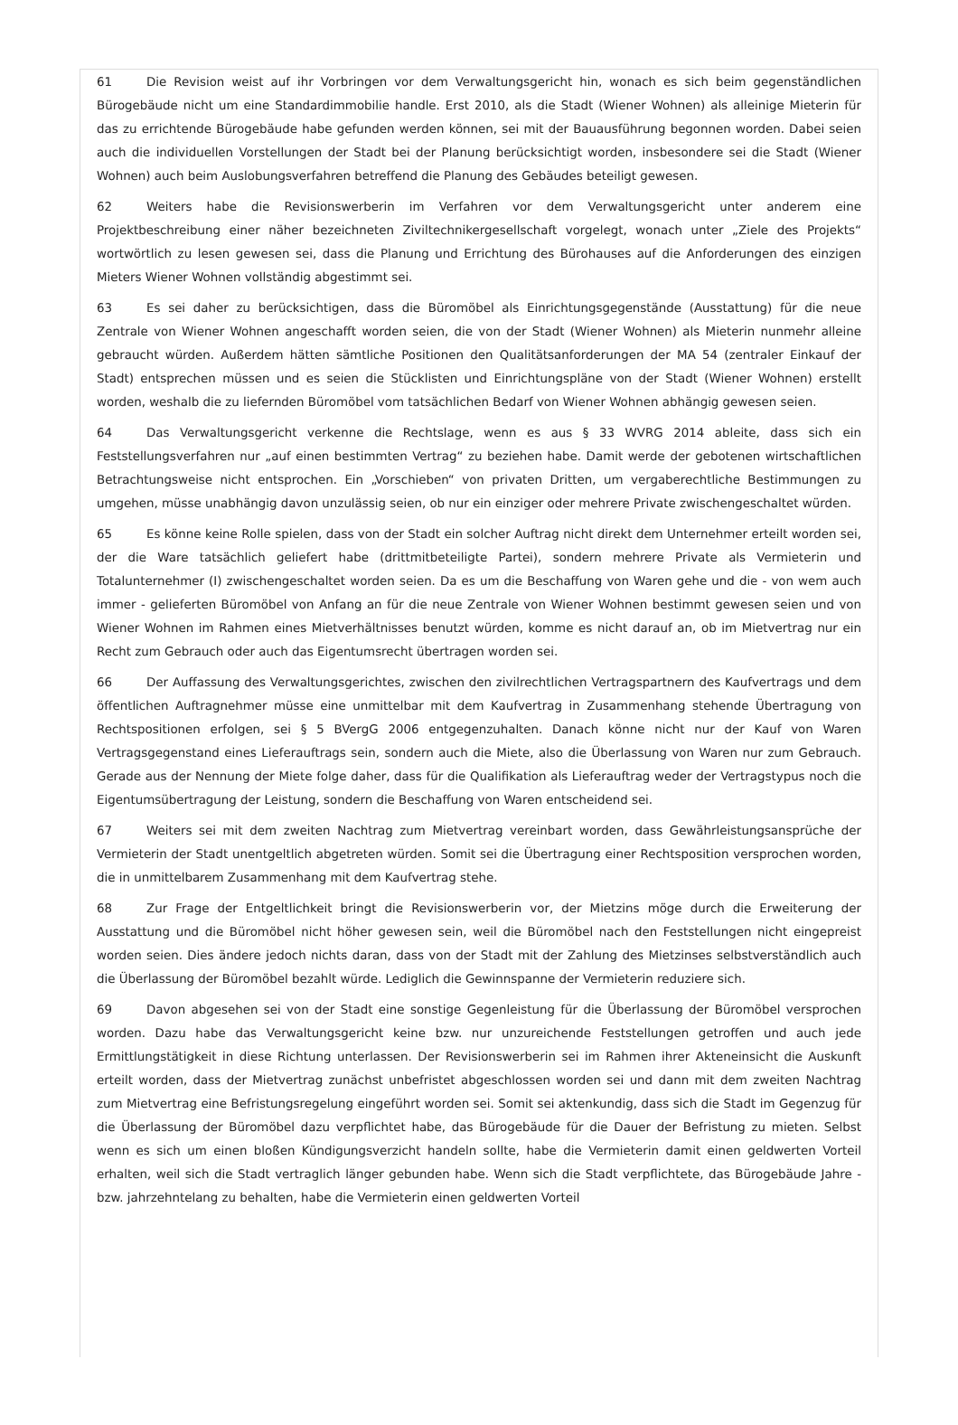61 Die Revision weist auf ihr Vorbringen vor dem Verwaltungsgericht hin, wonach es sich beim gegenständlichen Bürogebäude nicht um eine Standardimmobilie handle. Erst 2010, als die Stadt (Wiener Wohnen) als alleinige Mieterin für das zu errichtende Bürogebäude habe gefunden werden können, sei mit der Bauausführung begonnen worden. Dabei seien auch die individuellen Vorstellungen der Stadt bei der Planung berücksichtigt worden, insbesondere sei die Stadt (Wiener Wohnen) auch beim Auslobungsverfahren betreffend die Planung des Gebäudes beteiligt gewesen.
62 Weiters habe die Revisionswerberin im Verfahren vor dem Verwaltungsgericht unter anderem eine Projektbeschreibung einer näher bezeichneten Ziviltechnikergesellschaft vorgelegt, wonach unter „Ziele des Projekts“ wortwörtlich zu lesen gewesen sei, dass die Planung und Errichtung des Bürohauses auf die Anforderungen des einzigen Mieters Wiener Wohnen vollständig abgestimmt sei.
63 Es sei daher zu berücksichtigen, dass die Büromöbel als Einrichtungsgegenstände (Ausstattung) für die neue Zentrale von Wiener Wohnen angeschafft worden seien, die von der Stadt (Wiener Wohnen) als Mieterin nunmehr alleine gebraucht würden. Außerdem hätten sämtliche Positionen den Qualitätsanforderungen der MA 54 (zentraler Einkauf der Stadt) entsprechen müssen und es seien die Stücklisten und Einrichtungspläne von der Stadt (Wiener Wohnen) erstellt worden, weshalb die zu liefernden Büromöbel vom tatsächlichen Bedarf von Wiener Wohnen abhängig gewesen seien.
64 Das Verwaltungsgericht verkenne die Rechtslage, wenn es aus § 33 WVRG 2014 ableite, dass sich ein Feststellungsverfahren nur „auf einen bestimmten Vertrag“ zu beziehen habe. Damit werde der gebotenen wirtschaftlichen Betrachtungsweise nicht entsprochen. Ein „Vorschieben“ von privaten Dritten, um vergaberechtliche Bestimmungen zu umgehen, müsse unabhängig davon unzulässig seien, ob nur ein einziger oder mehrere Private zwischengeschaltet würden.
65 Es könne keine Rolle spielen, dass von der Stadt ein solcher Auftrag nicht direkt dem Unternehmer erteilt worden sei, der die Ware tatsächlich geliefert habe (drittmitbeteiligte Partei), sondern mehrere Private als Vermieterin und Totalunternehmer (I) zwischengeschaltet worden seien. Da es um die Beschaffung von Waren gehe und die - von wem auch immer - gelieferten Büromöbel von Anfang an für die neue Zentrale von Wiener Wohnen bestimmt gewesen seien und von Wiener Wohnen im Rahmen eines Mietverhältnisses benutzt würden, komme es nicht darauf an, ob im Mietvertrag nur ein Recht zum Gebrauch oder auch das Eigentumsrecht übertragen worden sei.
66 Der Auffassung des Verwaltungsgerichtes, zwischen den zivilrechtlichen Vertragspartnern des Kaufvertrags und dem öffentlichen Auftragnehmer müsse eine unmittelbar mit dem Kaufvertrag in Zusammenhang stehende Übertragung von Rechtspositionen erfolgen, sei § 5 BVergG 2006 entgegenzuhalten. Danach könne nicht nur der Kauf von Waren Vertragsgegenstand eines Lieferauftrags sein, sondern auch die Miete, also die Überlassung von Waren nur zum Gebrauch. Gerade aus der Nennung der Miete folge daher, dass für die Qualifikation als Lieferauftrag weder der Vertragstypus noch die Eigentumsübertragung der Leistung, sondern die Beschaffung von Waren entscheidend sei.
67 Weiters sei mit dem zweiten Nachtrag zum Mietvertrag vereinbart worden, dass Gewährleistungsansprüche der Vermieterin der Stadt unentgeltlich abgetreten würden. Somit sei die Übertragung einer Rechtsposition versprochen worden, die in unmittelbarem Zusammenhang mit dem Kaufvertrag stehe.
68 Zur Frage der Entgeltlichkeit bringt die Revisionswerberin vor, der Mietzins möge durch die Erweiterung der Ausstattung und die Büromöbel nicht höher gewesen sein, weil die Büromöbel nach den Feststellungen nicht eingepreist worden seien. Dies ändere jedoch nichts daran, dass von der Stadt mit der Zahlung des Mietzinses selbstverständlich auch die Überlassung der Büromöbel bezahlt würde. Lediglich die Gewinnspanne der Vermieterin reduziere sich.
69 Davon abgesehen sei von der Stadt eine sonstige Gegenleistung für die Überlassung der Büromöbel versprochen worden. Dazu habe das Verwaltungsgericht keine bzw. nur unzureichende Feststellungen getroffen und auch jede Ermittlungstätigkeit in diese Richtung unterlassen. Der Revisionswerberin sei im Rahmen ihrer Akteneinsicht die Auskunft erteilt worden, dass der Mietvertrag zunächst unbefristet abgeschlossen worden sei und dann mit dem zweiten Nachtrag zum Mietvertrag eine Befristungsregelung eingeführt worden sei. Somit sei aktenkundig, dass sich die Stadt im Gegenzug für die Überlassung der Büromöbel dazu verpflichtet habe, das Bürogebäude für die Dauer der Befristung zu mieten. Selbst wenn es sich um einen bloßen Kündigungsverzicht handeln sollte, habe die Vermieterin damit einen geldwerten Vorteil erhalten, weil sich die Stadt vertraglich länger gebunden habe. Wenn sich die Stadt verpflichtete, das Bürogebäude Jahre - bzw. jahrzehntelang zu behalten, habe die Vermieterin einen geldwerten Vorteil